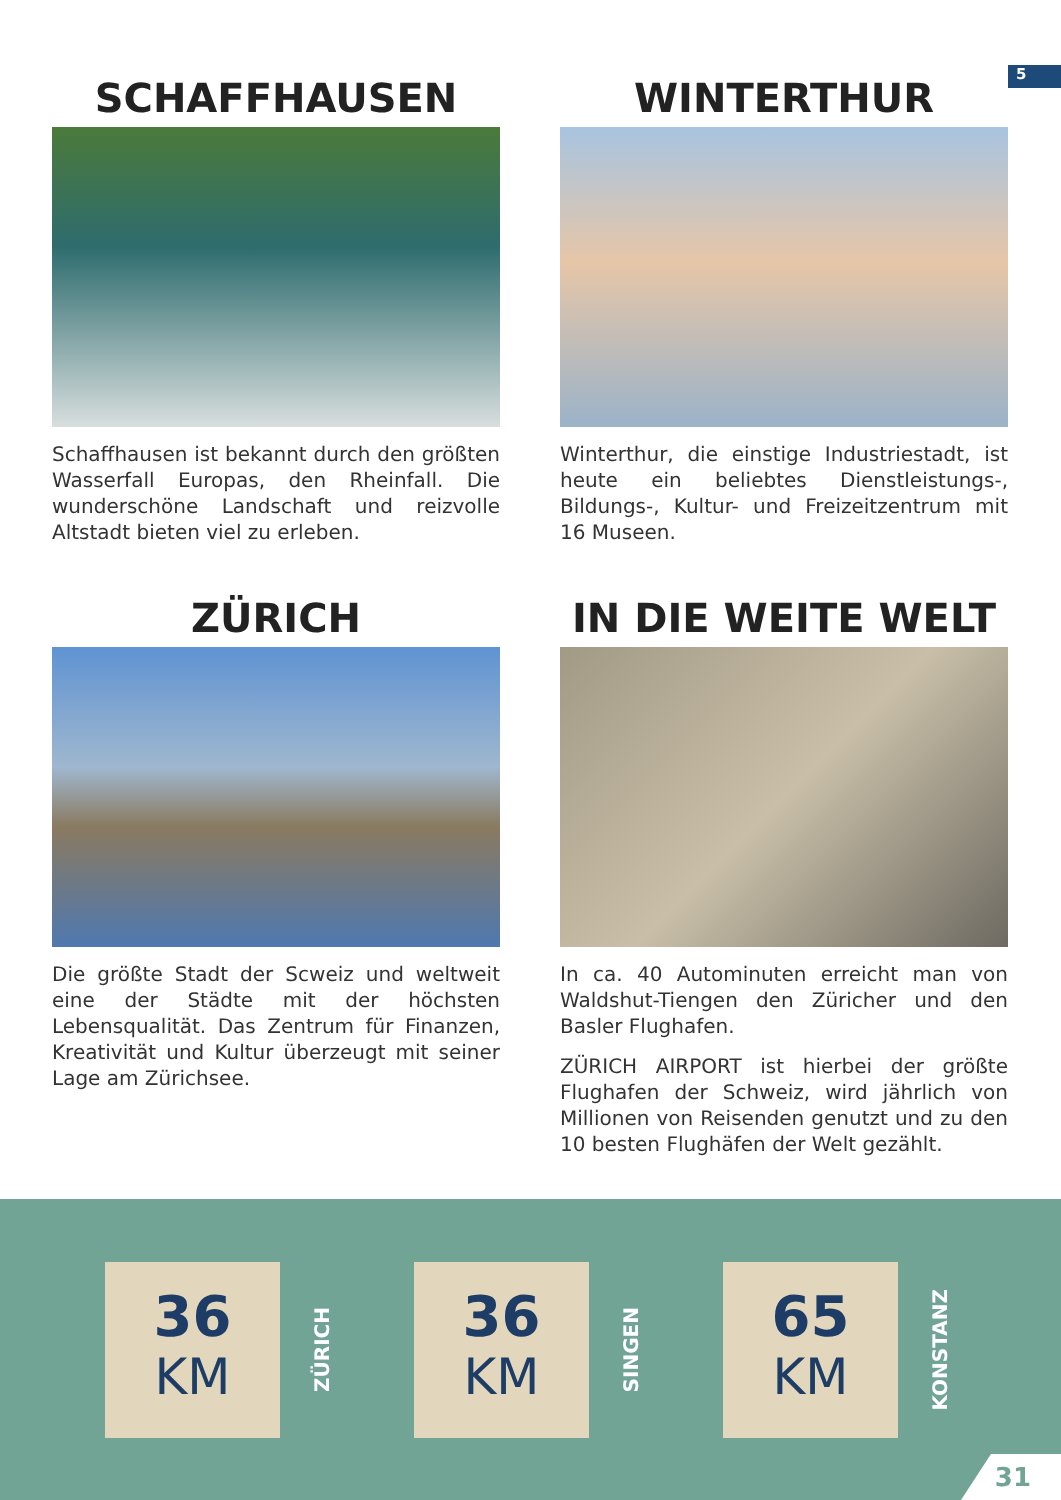5
SCHAFFHAUSEN
Schaffhausen ist bekannt durch den größten Wasserfall Europas, den Rheinfall. Die wunderschöne Landschaft und reizvolle Altstadt bieten viel zu erleben.
WINTERTHUR
Winterthur, die einstige Industriestadt, ist heute ein beliebtes Dienstleistungs-, Bildungs-, Kultur- und Freizeitzentrum mit 16 Museen.
ZÜRICH
Die größte Stadt der Scweiz und weltweit eine der Städte mit der höchsten Lebensqualität. Das Zentrum für Finanzen, Kreativität und Kultur überzeugt mit seiner Lage am Zürichsee.
IN DIE WEITE WELT
In ca. 40 Autominuten erreicht man von Waldshut-Tiengen den Züricher und den Basler Flughafen.
ZÜRICH AIRPORT ist hierbei der größte Flughafen der Schweiz, wird jährlich von Millionen von Reisenden genutzt und zu den 10 besten Flughäfen der Welt gezählt.
36
KM
ZÜRICH
36
KM
SINGEN
65
KM
KONSTANZ
31